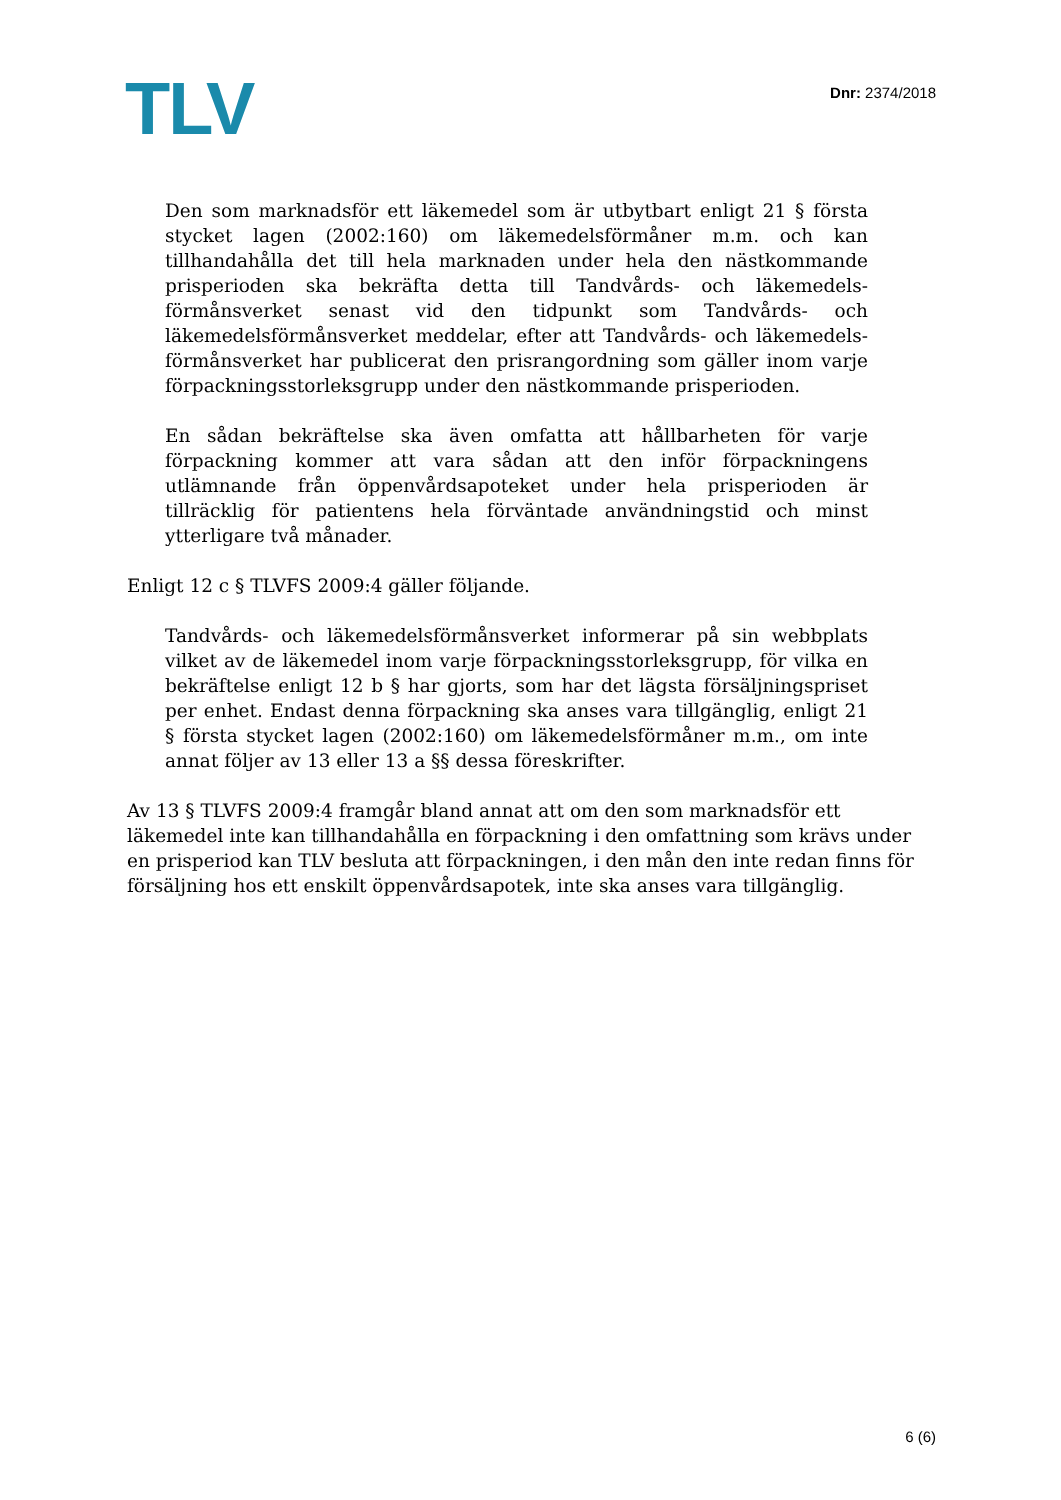TLV
Dnr: 2374/2018
Den som marknadsför ett läkemedel som är utbytbart enligt 21 § första stycket lagen (2002:160) om läkemedelsförmåner m.m. och kan tillhandahålla det till hela marknaden under hela den nästkommande prisperioden ska bekräfta detta till Tandvårds- och läkemedels­förmånsverket senast vid den tidpunkt som Tandvårds- och läkemedelsförmånsverket meddelar, efter att Tandvårds- och läkemedels­förmånsverket har publicerat den prisrangordning som gäller inom varje förpackningsstorleksgrupp under den nästkommande prisperioden.
En sådan bekräftelse ska även omfatta att hållbarheten för varje förpackning kommer att vara sådan att den inför förpackningens utlämnande från öppenvårdsapoteket under hela prisperioden är tillräcklig för patientens hela förväntade användningstid och minst ytterligare två månader.
Enligt 12 c § TLVFS 2009:4 gäller följande.
Tandvårds- och läkemedelsförmånsverket informerar på sin webbplats vilket av de läkemedel inom varje förpackningsstorleksgrupp, för vilka en bekräftelse enligt 12 b § har gjorts, som har det lägsta försäljningspriset per enhet. Endast denna förpackning ska anses vara tillgänglig, enligt 21 § första stycket lagen (2002:160) om läkemedelsförmåner m.m., om inte annat följer av 13 eller 13 a §§ dessa föreskrifter.
Av 13 § TLVFS 2009:4 framgår bland annat att om den som marknadsför ett läkemedel inte kan tillhandahålla en förpackning i den omfattning som krävs under en prisperiod kan TLV besluta att förpackningen, i den mån den inte redan finns för försäljning hos ett enskilt öppenvårdsapotek, inte ska anses vara tillgänglig.
6 (6)